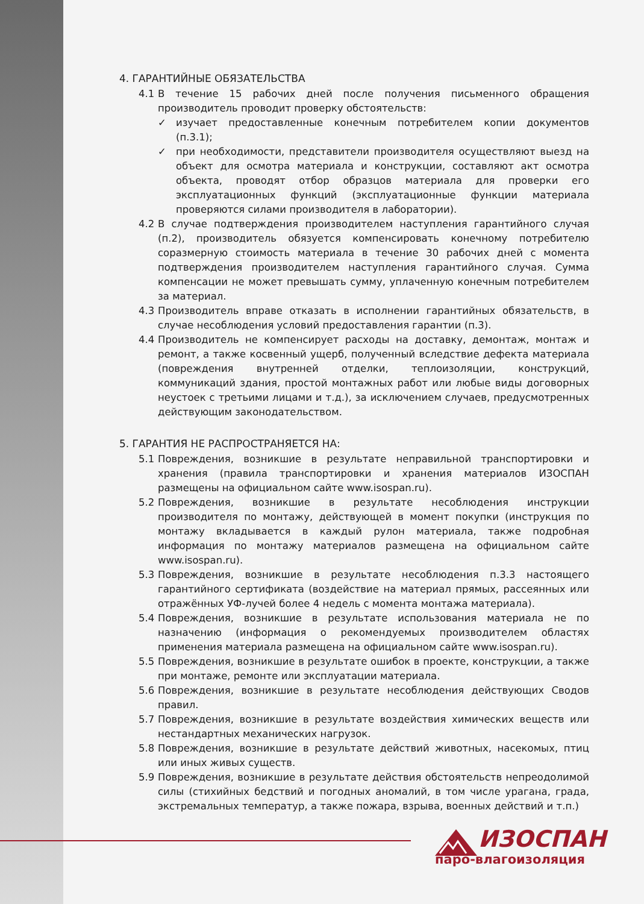4. ГАРАНТИЙНЫЕ ОБЯЗАТЕЛЬСТВА
4.1 В течение 15 рабочих дней после получения письменного обращения производитель проводит проверку обстоятельств:
✓ изучает предоставленные конечным потребителем копии документов (п.3.1);
✓ при необходимости, представители производителя осуществляют выезд на объект для осмотра материала и конструкции, составляют акт осмотра объекта, проводят отбор образцов материала для проверки его эксплуатационных функций (эксплуатационные функции материала проверяются силами производителя в лаборатории).
4.2 В случае подтверждения производителем наступления гарантийного случая (п.2), производитель обязуется компенсировать конечному потребителю соразмерную стоимость материала в течение 30 рабочих дней с момента подтверждения производителем наступления гарантийного случая. Сумма компенсации не может превышать сумму, уплаченную конечным потребителем за материал.
4.3 Производитель вправе отказать в исполнении гарантийных обязательств, в случае несоблюдения условий предоставления гарантии (п.3).
4.4 Производитель не компенсирует расходы на доставку, демонтаж, монтаж и ремонт, а также косвенный ущерб, полученный вследствие дефекта материала (повреждения внутренней отделки, теплоизоляции, конструкций, коммуникаций здания, простой монтажных работ или любые виды договорных неустоек с третьими лицами и т.д.), за исключением случаев, предусмотренных действующим законодательством.
5. ГАРАНТИЯ НЕ РАСПРОСТРАНЯЕТСЯ НА:
5.1 Повреждения, возникшие в результате неправильной транспортировки и хранения (правила транспортировки и хранения материалов ИЗОСПАН размещены на официальном сайте www.isospan.ru).
5.2 Повреждения, возникшие в результате несоблюдения инструкции производителя по монтажу, действующей в момент покупки (инструкция по монтажу вкладывается в каждый рулон материала, также подробная информация по монтажу материалов размещена на официальном сайте www.isospan.ru).
5.3 Повреждения, возникшие в результате несоблюдения п.3.3 настоящего гарантийного сертификата (воздействие на материал прямых, рассеянных или отражённых УФ-лучей более 4 недель с момента монтажа материала).
5.4 Повреждения, возникшие в результате использования материала не по назначению (информация о рекомендуемых производителем областях применения материала размещена на официальном сайте www.isospan.ru).
5.5 Повреждения, возникшие в результате ошибок в проекте, конструкции, а также при монтаже, ремонте или эксплуатации материала.
5.6 Повреждения, возникшие в результате несоблюдения действующих Сводов правил.
5.7 Повреждения, возникшие в результате воздействия химических веществ или нестандартных механических нагрузок.
5.8 Повреждения, возникшие в результате действий животных, насекомых, птиц или иных живых существ.
5.9 Повреждения, возникшие в результате действия обстоятельств непреодолимой силы (стихийных бедствий и погодных аномалий, в том числе урагана, града, экстремальных температур, а также пожара, взрыва, военных действий и т.п.)
ИЗОСПАН
паро-влагоизоляция